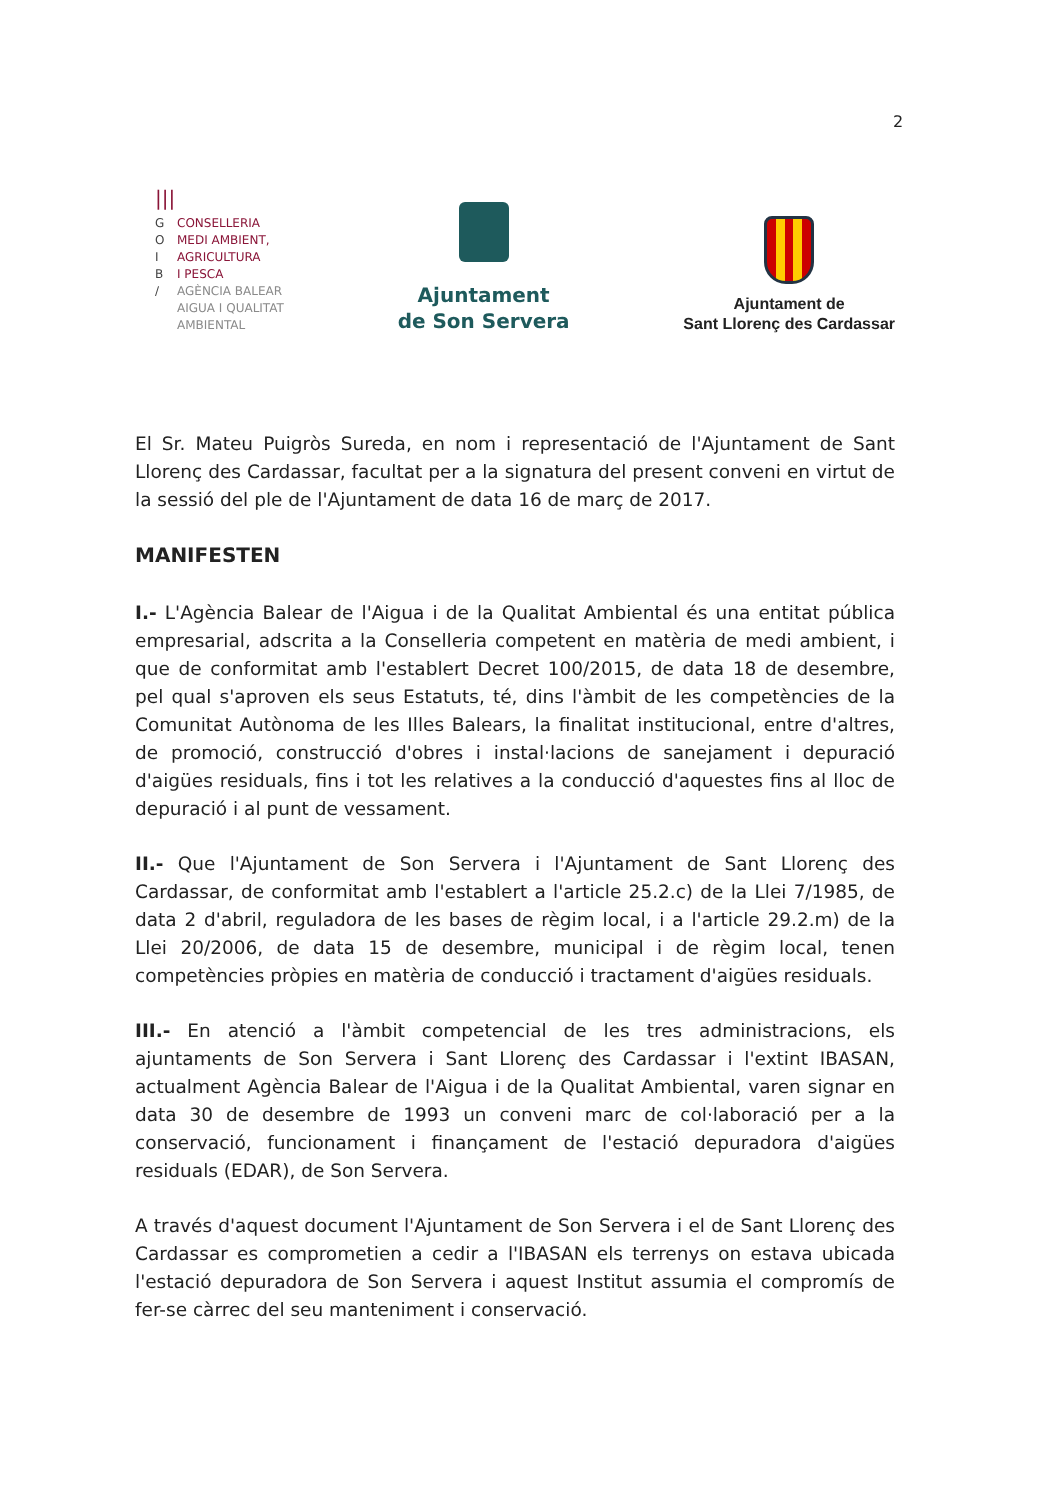2
|||
G CONSELLERIA
O MEDI AMBIENT,
I AGRICULTURA
B I PESCA
/ AGÈNCIA BALEAR
AIGUA I QUALITAT
AMBIENTAL
Ajuntament
de Son Servera
Ajuntament de
Sant Llorenç des Cardassar
El Sr. Mateu Puigròs Sureda, en nom i representació de l'Ajuntament de Sant Llorenç des Cardassar, facultat per a la signatura del present conveni en virtut de la sessió del ple de l'Ajuntament de data 16 de març de 2017.
MANIFESTEN
I.- L'Agència Balear de l'Aigua i de la Qualitat Ambiental és una entitat pública empresarial, adscrita a la Conselleria competent en matèria de medi ambient, i que de conformitat amb l'establert Decret 100/2015, de data 18 de desembre, pel qual s'aproven els seus Estatuts, té, dins l'àmbit de les competències de la Comunitat Autònoma de les Illes Balears, la finalitat institucional, entre d'altres, de promoció, construcció d'obres i instal·lacions de sanejament i depuració d'aigües residuals, fins i tot les relatives a la conducció d'aquestes fins al lloc de depuració i al punt de vessament.
II.- Que l'Ajuntament de Son Servera i l'Ajuntament de Sant Llorenç des Cardassar, de conformitat amb l'establert a l'article 25.2.c) de la Llei 7/1985, de data 2 d'abril, reguladora de les bases de règim local, i a l'article 29.2.m) de la Llei 20/2006, de data 15 de desembre, municipal i de règim local, tenen competències pròpies en matèria de conducció i tractament d'aigües residuals.
III.- En atenció a l'àmbit competencial de les tres administracions, els ajuntaments de Son Servera i Sant Llorenç des Cardassar i l'extint IBASAN, actualment Agència Balear de l'Aigua i de la Qualitat Ambiental, varen signar en data 30 de desembre de 1993 un conveni marc de col·laboració per a la conservació, funcionament i finançament de l'estació depuradora d'aigües residuals (EDAR), de Son Servera.
A través d'aquest document l'Ajuntament de Son Servera i el de Sant Llorenç des Cardassar es comprometien a cedir a l'IBASAN els terrenys on estava ubicada l'estació depuradora de Son Servera i aquest Institut assumia el compromís de fer-se càrrec del seu manteniment i conservació.